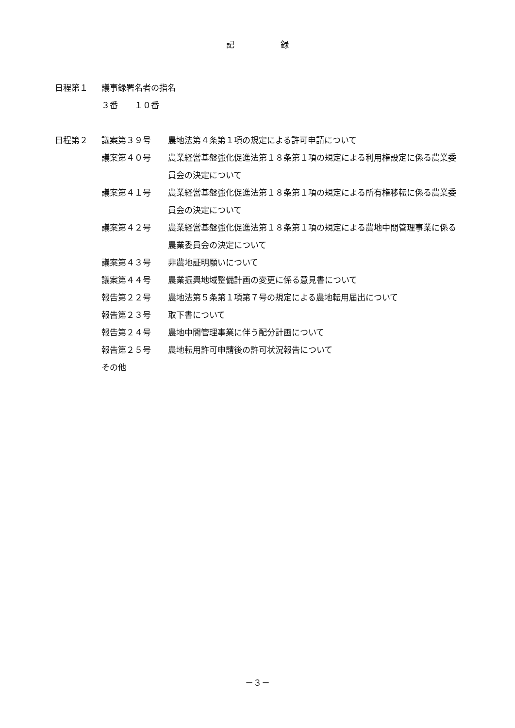記 録
日程第１ 議事録署名者の指名
３番　　１０番
日程第２ 議案第３９号 農地法第４条第１項の規定による許可申請について
議案第４０号 農業経営基盤強化促進法第１８条第１項の規定による利用権設定に係る農業委員会の決定について
議案第４１号 農業経営基盤強化促進法第１８条第１項の規定による所有権移転に係る農業委員会の決定について
議案第４２号 農業経営基盤強化促進法第１８条第１項の規定による農地中間管理事業に係る農業委員会の決定について
議案第４３号 非農地証明願いについて
議案第４４号 農業振興地域整備計画の変更に係る意見書について
報告第２２号 農地法第５条第１項第７号の規定による農地転用届出について
報告第２３号 取下書について
報告第２４号 農地中間管理事業に伴う配分計画について
報告第２５号 農地転用許可申請後の許可状況報告について
その他
－３－